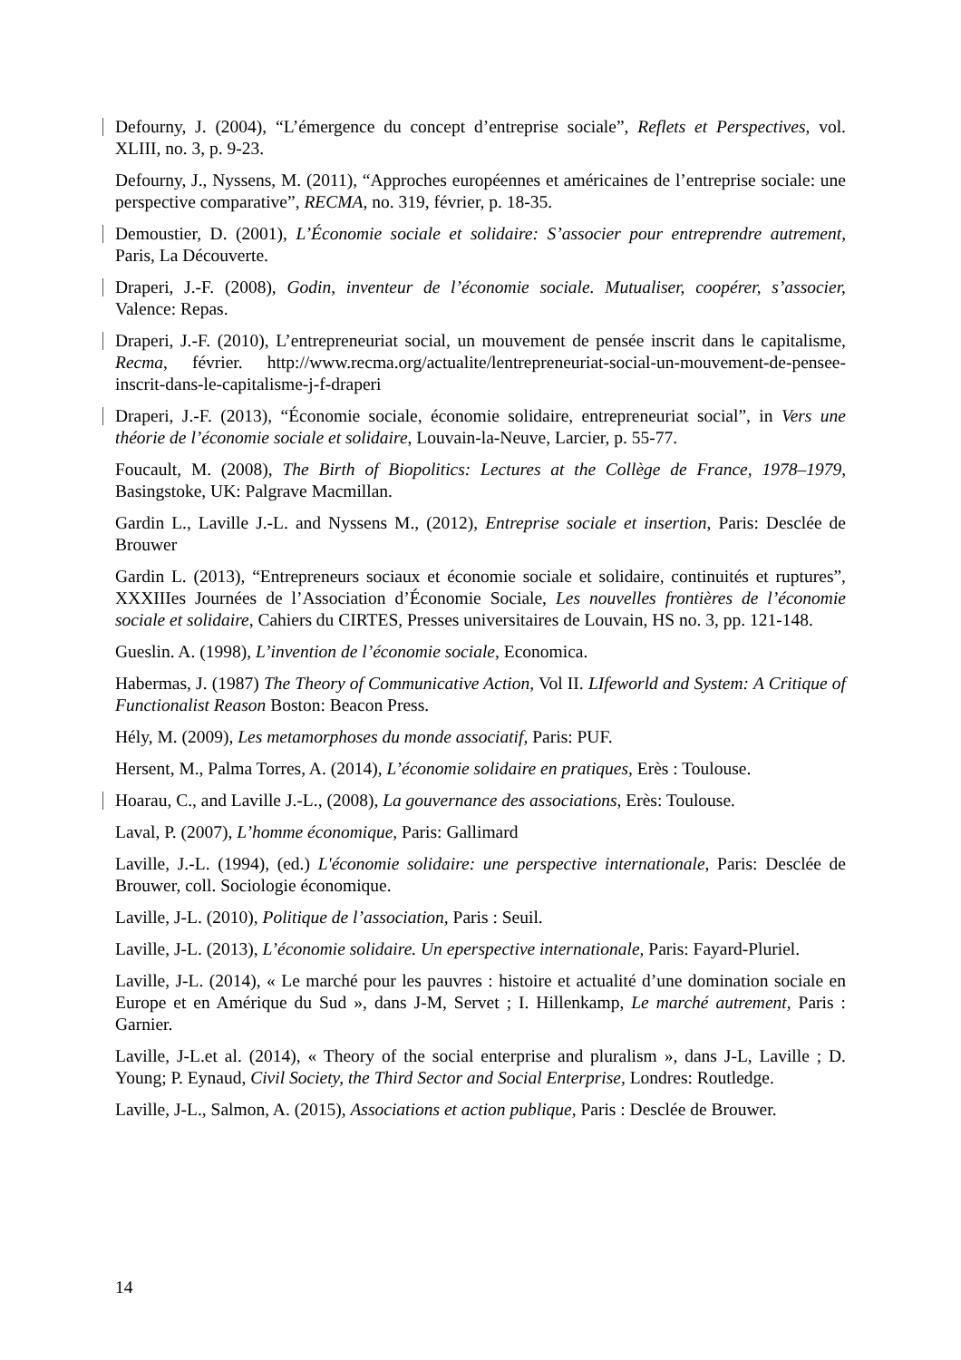Defourny, J. (2004), “L’émergence du concept d’entreprise sociale”, Reflets et Perspectives, vol. XLIII, no. 3, p. 9-23.
Defourny, J., Nyssens, M. (2011), “Approches européennes et américaines de l’entreprise sociale: une perspective comparative”, RECMA, no. 319, février, p. 18-35.
Demoustier, D. (2001), L’Économie sociale et solidaire: S’associer pour entreprendre autrement, Paris, La Découverte.
Draperi, J.-F. (2008), Godin, inventeur de l’économie sociale. Mutualiser, coopérer, s’associer, Valence: Repas.
Draperi, J.-F. (2010), L’entrepreneuriat social, un mouvement de pensée inscrit dans le capitalisme, Recma, février. http://www.recma.org/actualite/lentrepreneuriat-social-un-mouvement-de-pensee-inscrit-dans-le-capitalisme-j-f-draperi
Draperi, J.-F. (2013), “Économie sociale, économie solidaire, entrepreneuriat social”, in Vers une théorie de l’économie sociale et solidaire, Louvain-la-Neuve, Larcier, p. 55-77.
Foucault, M. (2008), The Birth of Biopolitics: Lectures at the Collège de France, 1978–1979, Basingstoke, UK: Palgrave Macmillan.
Gardin L., Laville J.-L. and Nyssens M., (2012), Entreprise sociale et insertion, Paris: Desclée de Brouwer
Gardin L. (2013), “Entrepreneurs sociaux et économie sociale et solidaire, continuités et ruptures”, XXXIIIes Journées de l’Association d’Économie Sociale, Les nouvelles frontières de l’économie sociale et solidaire, Cahiers du CIRTES, Presses universitaires de Louvain, HS no. 3, pp. 121-148.
Gueslin. A. (1998), L’invention de l’économie sociale, Economica.
Habermas, J. (1987) The Theory of Communicative Action, Vol II. LIfeworld and System: A Critique of Functionalist Reason Boston: Beacon Press.
Hély, M. (2009), Les metamorphoses du monde associatif, Paris: PUF.
Hersent, M., Palma Torres, A. (2014), L’économie solidaire en pratiques, Erès : Toulouse.
Hoarau, C., and Laville J.-L., (2008), La gouvernance des associations, Erès: Toulouse.
Laval, P. (2007), L’homme économique, Paris: Gallimard
Laville, J.-L. (1994), (ed.) L'économie solidaire: une perspective internationale, Paris: Desclée de Brouwer, coll. Sociologie économique.
Laville, J-L. (2010), Politique de l’association, Paris : Seuil.
Laville, J-L. (2013), L’économie solidaire. Un eperspective internationale, Paris: Fayard-Pluriel.
Laville, J-L. (2014), « Le marché pour les pauvres : histoire et actualité d’une domination sociale en Europe et en Amérique du Sud », dans J-M, Servet ; I. Hillenkamp, Le marché autrement, Paris : Garnier.
Laville, J-L.et al. (2014), « Theory of the social enterprise and pluralism », dans J-L, Laville ; D. Young; P. Eynaud, Civil Society, the Third Sector and Social Enterprise, Londres: Routledge.
Laville, J-L., Salmon, A. (2015), Associations et action publique, Paris : Desclée de Brouwer.
14